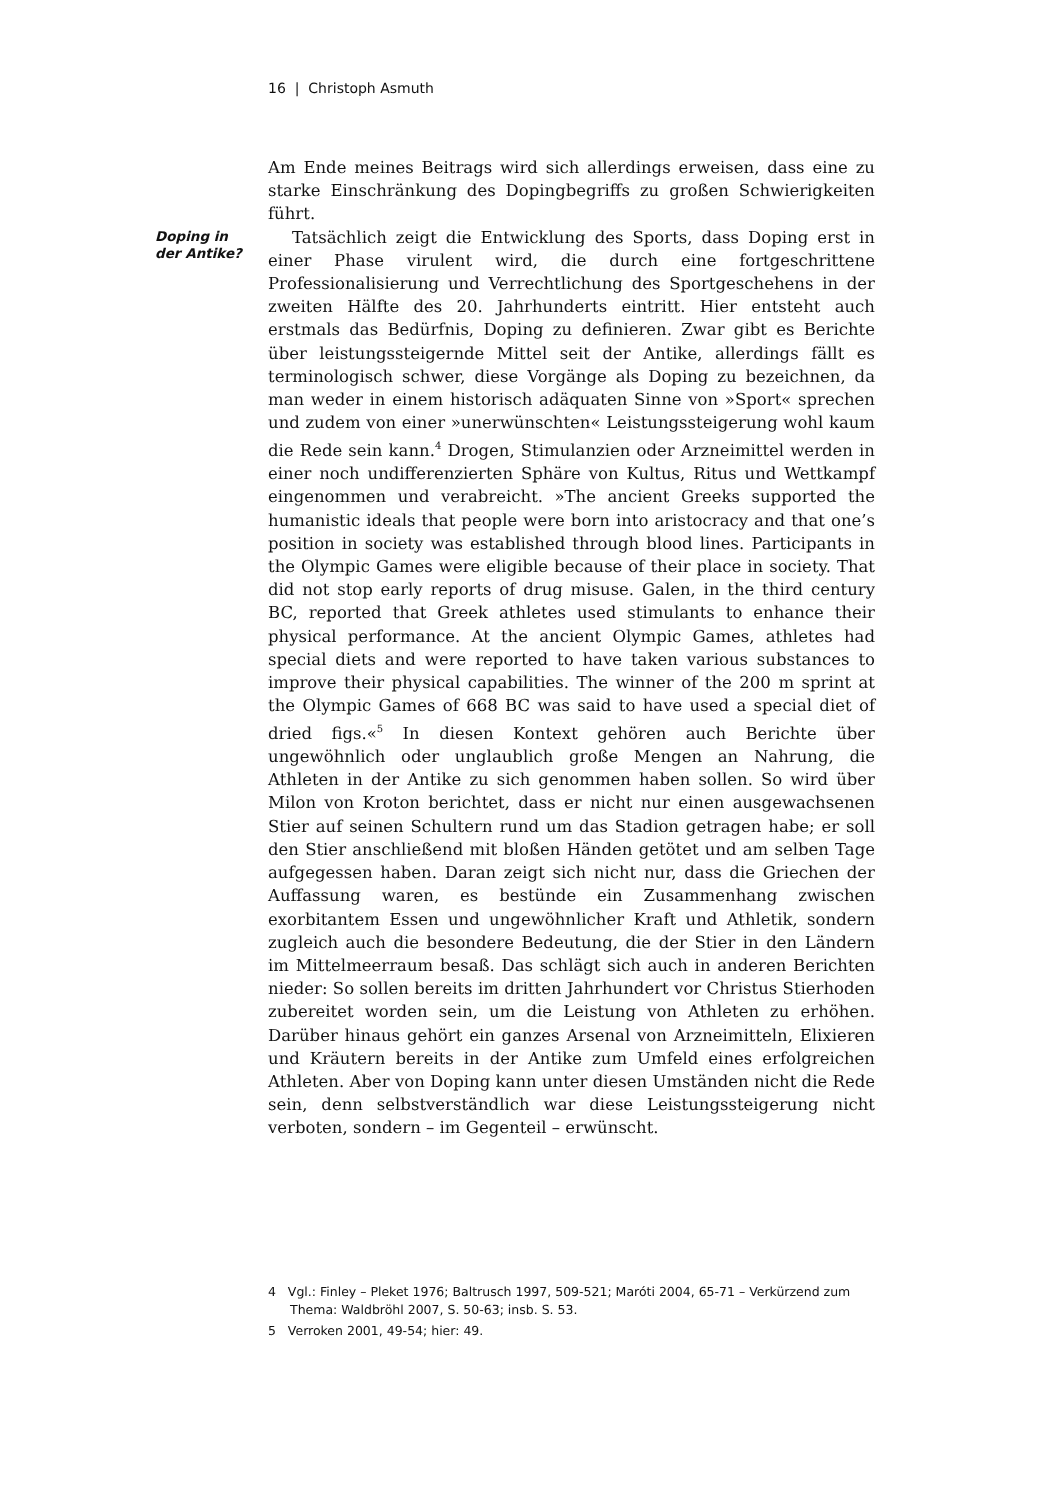16 | Christoph Asmuth
Doping in
der Antike?
Am Ende meines Beitrags wird sich allerdings erweisen, dass eine zu starke Einschränkung des Dopingbegriffs zu großen Schwierigkeiten führt.
Tatsächlich zeigt die Entwicklung des Sports, dass Doping erst in einer Phase virulent wird, die durch eine fortgeschrittene Professionalisierung und Verrechtlichung des Sportgeschehens in der zweiten Hälfte des 20. Jahrhunderts eintritt. Hier entsteht auch erstmals das Bedürfnis, Doping zu definieren. Zwar gibt es Berichte über leistungssteigernde Mittel seit der Antike, allerdings fällt es terminologisch schwer, diese Vorgänge als Doping zu bezeichnen, da man weder in einem historisch adäquaten Sinne von »Sport« sprechen und zudem von einer »unerwünschten« Leistungssteigerung wohl kaum die Rede sein kann.<sup>4</sup> Drogen, Stimulanzien oder Arzneimittel werden in einer noch undifferenzierten Sphäre von Kultus, Ritus und Wettkampf eingenommen und verabreicht. »The ancient Greeks supported the humanistic ideals that people were born into aristocracy and that one’s position in society was established through blood lines. Participants in the Olympic Games were eligible because of their place in society. That did not stop early reports of drug misuse. Galen, in the third century BC, reported that Greek athletes used stimulants to enhance their physical performance. At the ancient Olympic Games, athletes had special diets and were reported to have taken various substances to improve their physical capabilities. The winner of the 200 m sprint at the Olympic Games of 668 BC was said to have used a special diet of dried figs.«<sup>5</sup> In diesen Kontext gehören auch Berichte über ungewöhnlich oder unglaublich große Mengen an Nahrung, die Athleten in der Antike zu sich genommen haben sollen. So wird über Milon von Kroton berichtet, dass er nicht nur einen ausgewachsenen Stier auf seinen Schultern rund um das Stadion getragen habe; er soll den Stier anschließend mit bloßen Händen getötet und am selben Tage aufgegessen haben. Daran zeigt sich nicht nur, dass die Griechen der Auffassung waren, es bestünde ein Zusammenhang zwischen exorbitantem Essen und ungewöhnlicher Kraft und Athletik, sondern zugleich auch die besondere Bedeutung, die der Stier in den Ländern im Mittelmeerraum besaß. Das schlägt sich auch in anderen Berichten nieder: So sollen bereits im dritten Jahrhundert vor Christus Stierhoden zubereitet worden sein, um die Leistung von Athleten zu erhöhen. Darüber hinaus gehört ein ganzes Arsenal von Arzneimitteln, Elixieren und Kräutern bereits in der Antike zum Umfeld eines erfolgreichen Athleten. Aber von Doping kann unter diesen Umständen nicht die Rede sein, denn selbstverständlich war diese Leistungssteigerung nicht verboten, sondern – im Gegenteil – erwünscht.
4 Vgl.: Finley – Pleket 1976; Baltrusch 1997, 509-521; Maróti 2004, 65-71 – Verkürzend zum Thema: Waldbröhl 2007, S. 50-63; insb. S. 53.
5 Verroken 2001, 49-54; hier: 49.